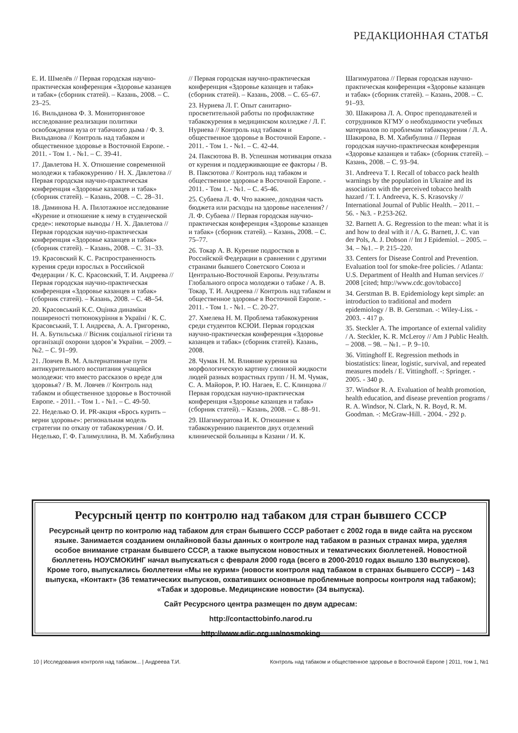РЕДАКЦИОННАЯ СТАТЬЯ
Е. И. Шмелёв // Первая городская научно-практическая конференция «Здоровье казанцев и табак» (сборник статей). – Казань, 2008. – С. 23–25.
16. Вильданова Ф. З. Мониторинговое исследование реализации политики освобождения вуза от табачного дыма / Ф. З. Вильданова // Контроль над табаком и общественное здоровье в Восточной Европе. - 2011. - Том 1. - №1. – С. 39-41.
17. Давлетова Н. Х. Отношение современной молодежи к табакокурению / Н. Х. Давлетова // Первая городская научно-практическая конференция «Здоровье казанцев и табак» (сборник статей). – Казань, 2008. – С. 28–31.
18. Даминова Н. А. Пилотажное исследование «Курение и отношение к нему в студенческой среде»: некоторые выводы / Н. Х. Давлетова // Первая городская научно-практическая конференция «Здоровье казанцев и табак» (сборник статей). – Казань, 2008. – С. 31–33.
19. Красовский К. С. Распространенность курения среди взрослых в Российской Федерации / К. С. Красовский, Т. И. Андреева // Первая городская научно-практическая конференция «Здоровье казанцев и табак» (сборник статей). – Казань, 2008. – С. 48–54.
20. Красовський К.С. Оцінка динаміки поширеності тютюнокуріння в Україні / К. С. Красовський, Т. І. Андрєєва, А. А. Григоренко, Н. А. Бутильська // Вісник соціальної гігієни та організації охорони здоров’я України. – 2009. –№2. – С. 91–99.
21. Ловчев В. М. Альтернативные пути антикурительного воспитания учащейся молодежи: что вместо рассказов о вреде для здоровья? / В. М. Ловчев // Контроль над табаком и общественное здоровье в Восточной Европе. - 2011. - Том 1. - №1. – С. 49-50.
22. Неделько О. И. PR-акция «Брось курить – верни здоровье»: региональная модель стратегии по отказу от табакокурения / О. И. Неделько, Г. Ф. Галимуллина, В. М. Хабибулина // Первая городская научно-практическая конференция «Здоровье казанцев и табак» (сборник статей). – Казань, 2008. – С. 65–67.
23. Нуриева Л. Г. Опыт санитарно-просветительной работы по профилактике табакокурения в медицинском колледже / Л. Г. Нуриева // Контроль над табаком и общественное здоровье в Восточной Европе. - 2011. - Том 1. - №1. – С. 42-44.
24. Паксютова В. В. Успешная мотивация отказа от курения и поддерживающие ее факторы / В. В. Паксютова // Контроль над табаком и общественное здоровье в Восточной Европе. - 2011. - Том 1. - №1. – С. 45-46.
25. Субаева Л. Ф. Что важнее, доходная часть бюджета или расходы на здоровье населения? / Л. Ф. Субаева // Первая городская научно-практическая конференция «Здоровье казанцев и табак» (сборник статей). – Казань, 2008. – С. 75–77.
26. Токар А. В. Курение подростков в Российской Федерации в сравнении с другими странами бывшего Советского Союза и Центрально-Восточной Европы. Результаты Глобального опроса молодежи о табаке / А. В. Токар, Т. И. Андреева // Контроль над табаком и общественное здоровье в Восточной Европе. - 2011. - Том 1. - №1. – С. 20-27.
27. Хмелева Н. М. Проблема табакокурения среди студентов КСЮИ. Первая городская научно-практическая конференция «Здоровье казанцев и табак» (сборник статей). Казань, 2008.
28. Чумак Н. М. Влияние курения на морфологическую картину слюнной жидкости людей разных возрастных групп / Н. М. Чумак, С. А. Майоров, Р. Ю. Нагаев, Е. С. Клинцова // Первая городская научно-практическая конференция «Здоровье казанцев и табак» (сборник статей). – Казань, 2008. – С. 88–91.
29. Шагимуратова И. К. Отношение к табакокурению пациентов двух отделений клинической больницы в Казани / И. К. Шагимуратова // Первая городская научно-практическая конференция «Здоровье казанцев и табак» (сборник статей). – Казань, 2008. – С. 91–93.
30. Шакирова Л. А. Опрос преподавателей и сотрудников КГМУ о необходимости учебных материалов по проблемам табакокурения / Л. А. Шакирова, В. М. Хабибулина // Первая городская научно-практическая конференция «Здоровье казанцев и табак» (сборник статей). – Казань, 2008. – С. 93–94.
31. Andreeva T. I. Recall of tobacco pack health warnings by the population in Ukraine and its association with the perceived tobacco health hazard / T. I. Andreeva, K. S. Krasovsky // International Journal of Public Health. – 2011. – 56. - №3. - P.253-262.
32. Barnett A. G. Regression to the mean: what it is and how to deal with it / A. G. Barnett, J. C. van der Pols, A. J. Dobson // Int J Epidemiol. – 2005. – 34. – №1. – P. 215–220.
33. Centers for Disease Control and Prevention. Evaluation tool for smoke-free policies. / Atlanta: U.S. Department of Health and Human services // 2008 [cited; http://www.cdc.gov/tobacco]
34. Gerstman B. B. Epidemiology kept simple: an introduction to traditional and modern epidemiology / B. B. Gerstman. -: Wiley-Liss. - 2003. - 417 p.
35. Steckler A. The importance of external validity / A. Steckler, K. R. McLeroy // Am J Public Health. – 2008. – 98. – №1. – P. 9–10.
36. Vittinghoff E. Regression methods in biostatistics: linear, logistic, survival, and repeated measures models / E. Vittinghoff. -: Springer. - 2005. - 340 p.
37. Windsor R. A. Evaluation of health promotion, health education, and disease prevention programs / R. A. Windsor, N. Clark, N. R. Boyd, R. M. Goodman. -: McGraw-Hill. - 2004. - 292 p.
Ресурсный центр по контролю над табаком для стран бывшего СССР
Ресурсный центр по контролю над табаком для стран бывшего СССР работает с 2002 года в виде сайта на русском языке. Занимается созданием онлайновой базы данных о контроле над табаком в разных странах мира, уделяя особое внимание странам бывшего СССР, а также выпуском новостных и тематических бюллетеней. Новостной бюллетень НОУСМОКИНГ начал выпускаться с февраля 2000 года (всего в 2000-2010 годах вышло 130 выпусков). Кроме того, выпускались бюллетени «Мы не курим» (новости контроля над табаком в странах бывшего СССР) – 143 выпуска, «Контакт» (36 тематических выпусков, охвативших основные проблемные вопросы контроля над табаком); «Табак и здоровье. Медицинские новости» (34 выпуска).
Сайт Ресурсного центра размещен по двум адресам:
http://contacttobinfo.narod.ru
http://www.adic.org.ua/nosmoking
10 | Исследования контроля над табаком... | Андреева Т.И. Контроль над табаком и общественное здоровье в Восточной Европе | 2011, том 1, №1